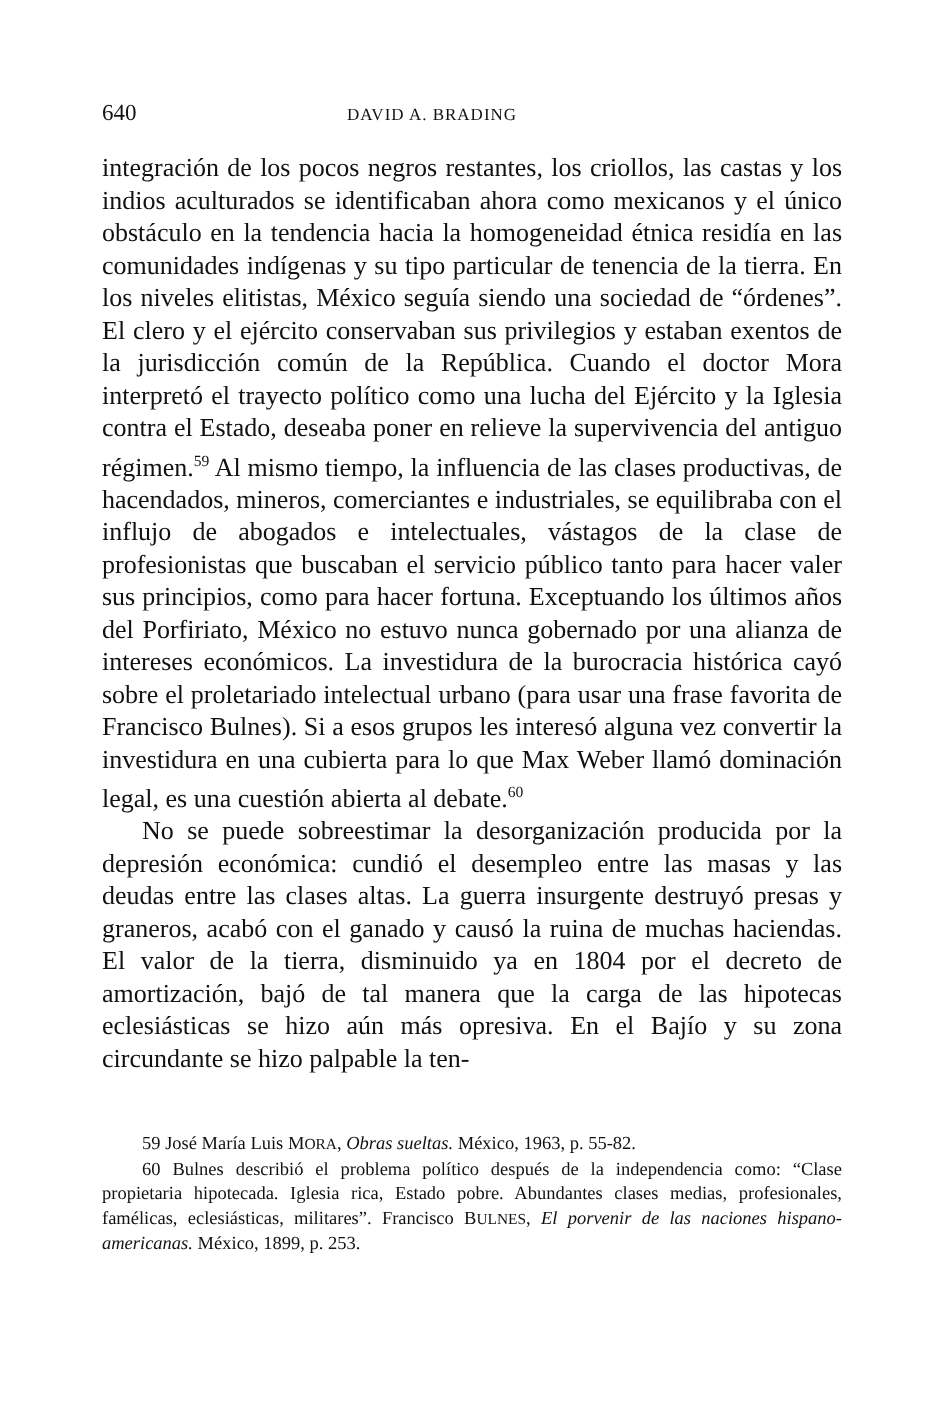640 DAVID A. BRADING
integración de los pocos negros restantes, los criollos, las castas y los indios aculturados se identificaban ahora como mexicanos y el único obstáculo en la tendencia hacia la homogeneidad étnica residía en las comunidades indígenas y su tipo particular de tenencia de la tierra. En los niveles elitistas, México seguía siendo una sociedad de “órdenes”. El clero y el ejército conservaban sus privilegios y estaban exentos de la jurisdicción común de la República. Cuando el doctor Mora interpretó el trayecto político como una lucha del Ejército y la Iglesia contra el Estado, deseaba poner en relieve la supervivencia del antiguo régimen.<sup>59</sup> Al mismo tiempo, la influencia de las clases productivas, de hacendados, mineros, comerciantes e industriales, se equilibraba con el influjo de abogados e intelectuales, vástagos de la clase de profesionistas que buscaban el servicio público tanto para hacer valer sus principios, como para hacer fortuna. Exceptuando los últimos años del Porfiriato, México no estuvo nunca gobernado por una alianza de intereses económicos. La investidura de la burocracia histórica cayó sobre el proletariado intelectual urbano (para usar una frase favorita de Francisco Bulnes). Si a esos grupos les interesó alguna vez convertir la investidura en una cubierta para lo que Max Weber llamó dominación legal, es una cuestión abierta al debate.<sup>60</sup>
No se puede sobreestimar la desorganización producida por la depresión económica: cundió el desempleo entre las masas y las deudas entre las clases altas. La guerra insurgente destruyó presas y graneros, acabó con el ganado y causó la ruina de muchas haciendas. El valor de la tierra, disminuido ya en 1804 por el decreto de amortización, bajó de tal manera que la carga de las hipotecas eclesiásticas se hizo aún más opresiva. En el Bajío y su zona circundante se hizo palpable la ten-
59 José María Luis MORA, Obras sueltas. México, 1963, p. 55-82.
60 Bulnes describió el problema político después de la independencia como: “Clase propietaria hipotecada. Iglesia rica, Estado pobre. Abundantes clases medias, profesionales, famélicas, eclesiásticas, militares”. Francisco BULNES, El porvenir de las naciones hispano-americanas. México, 1899, p. 253.